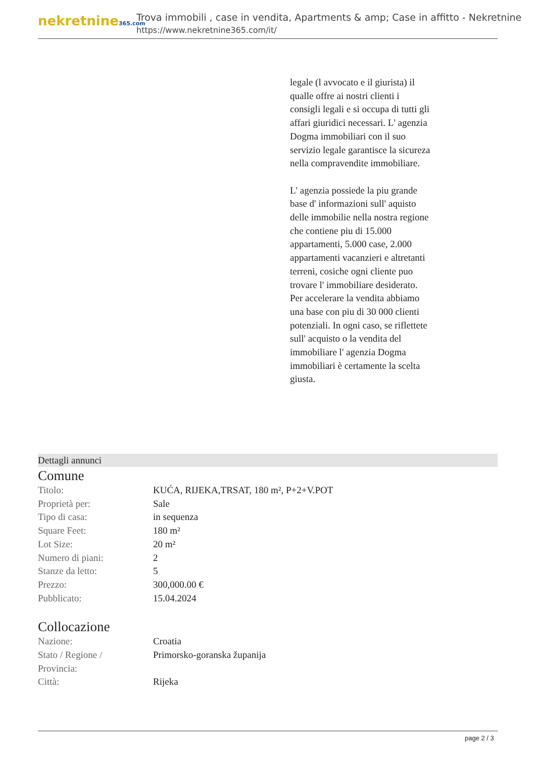nekretnine365.com
Trova immobili , case in vendita, Apartments & amp; Case in affitto - Nekretnine
https://www.nekretnine365.com/it/
legale (l avvocato e il giurista) il qualle offre ai nostri clienti i consigli legali e si occupa di tutti gli affari giuridici necessari. L' agenzia Dogma immobiliari con il suo servizio legale garantisce la sicureza nella compravendite immobiliare.
L' agenzia possiede la piu grande base d' informazioni sull' aquisto delle immobilie nella nostra regione che contiene piu di 15.000 appartamenti, 5.000 case, 2.000 appartamenti vacanzieri e altretanti terreni, cosiche ogni cliente puo trovare l' immobiliare desiderato. Per accelerare la vendita abbiamo una base con piu di 30 000 clienti potenziali. In ogni caso, se riflettete sull' acquisto o la vendita del immobiliare l' agenzia Dogma immobiliari è certamente la scelta giusta.
Dettagli annunci
Comune
| Titolo: | KUĆA, RIJEKA,TRSAT, 180 m², P+2+V.POT |
| Proprietà per: | Sale |
| Tipo di casa: | in sequenza |
| Square Feet: | 180 m² |
| Lot Size: | 20 m² |
| Numero di piani: | 2 |
| Stanze da letto: | 5 |
| Prezzo: | 300,000.00 € |
| Pubblicato: | 15.04.2024 |
Collocazione
| Nazione: | Croatia |
| Stato / Regione / Provincia: | Primorsko-goranska županija |
| Città: | Rijeka |
page 2 / 3